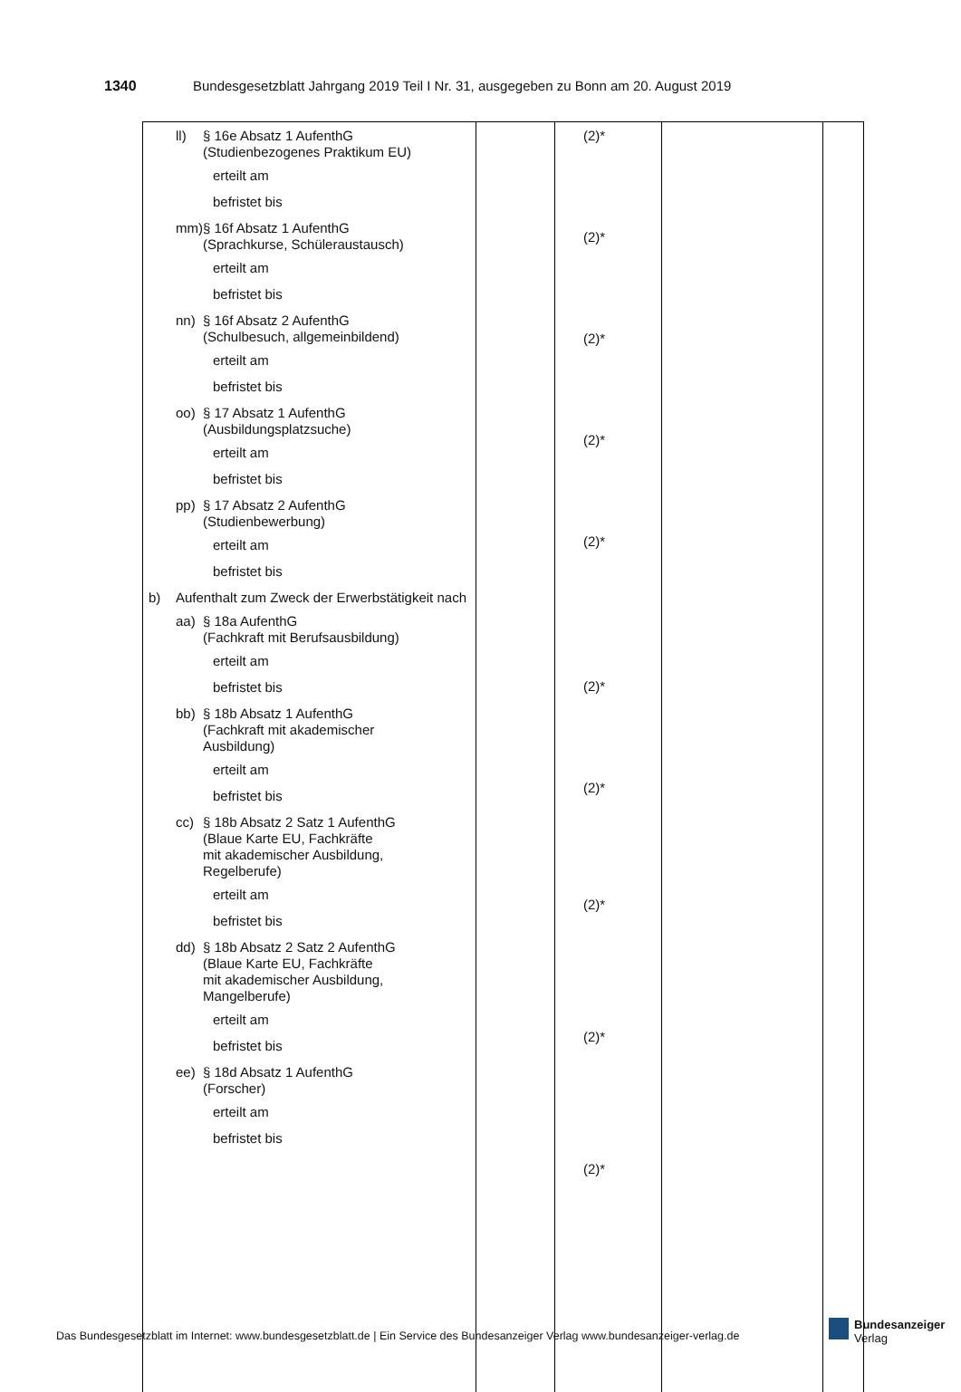1340 Bundesgesetzblatt Jahrgang 2019 Teil I Nr. 31, ausgegeben zu Bonn am 20. August 2019
| ll) § 16e Absatz 1 AufenthG (Studienbezogenes Praktikum EU) erteilt am befristet bis mm) § 16f Absatz 1 AufenthG (Sprachkurse, Schüleraustausch) erteilt am befristet bis nn) § 16f Absatz 2 AufenthG (Schulbesuch, allgemeinbildend) erteilt am befristet bis oo) § 17 Absatz 1 AufenthG (Ausbildungsplatzsuche) erteilt am befristet bis pp) § 17 Absatz 2 AufenthG (Studienbewerbung) erteilt am befristet bis b) Aufenthalt zum Zweck der Erwerbstätigkeit nach aa) § 18a AufenthG (Fachkraft mit Berufsausbildung) erteilt am befristet bis bb) § 18b Absatz 1 AufenthG (Fachkraft mit akademischer Ausbildung) erteilt am befristet bis cc) § 18b Absatz 2 Satz 1 AufenthG (Blaue Karte EU, Fachkräfte mit akademischer Ausbildung, Regelberufe) erteilt am befristet bis dd) § 18b Absatz 2 Satz 2 AufenthG (Blaue Karte EU, Fachkräfte mit akademischer Ausbildung, Mangelberufe) erteilt am befristet bis ee) § 18d Absatz 1 AufenthG (Forscher) erteilt am befristet bis | | (2)* (2)* (2)* (2)* (2)* (2)* (2)* (2)* (2)* (2)* | | |
Das Bundesgesetzblatt im Internet: www.bundesgesetzblatt.de | Ein Service des Bundesanzeiger Verlag www.bundesanzeiger-verlag.de
Bundesanzeiger
Verlag